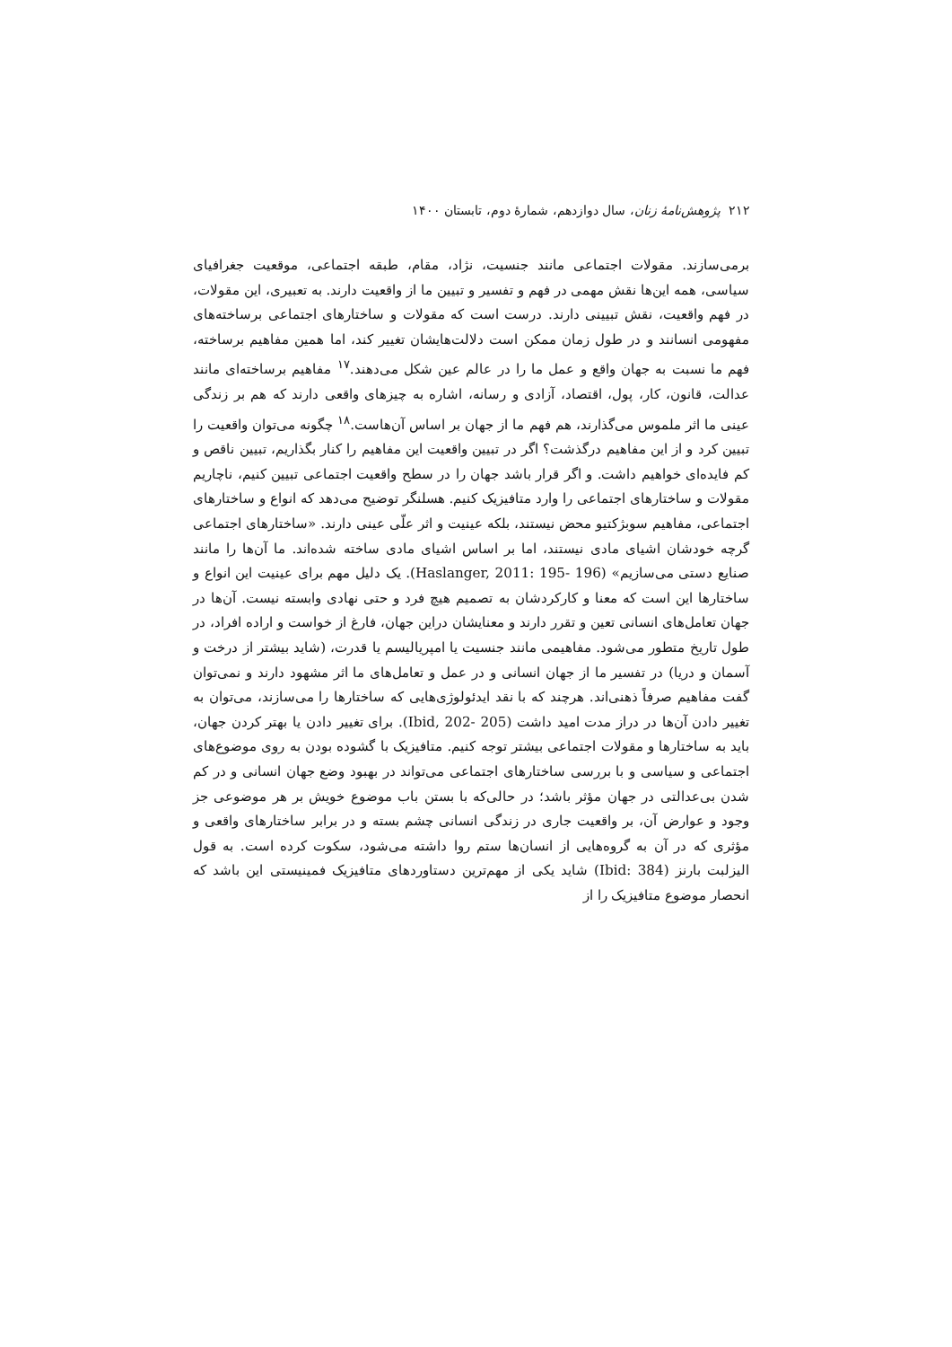۲۱۲ پژوهش‌نامهٔ زنان، سال دوازدهم، شمارهٔ دوم، تابستان ۱۴۰۰
برمی‌سازند. مقولات اجتماعی مانند جنسیت، نژاد، مقام، طبقه اجتماعی، موقعیت جغرافیای سیاسی، همه این‌ها نقش مهمی در فهم و تفسیر و تبیین ما از واقعیت دارند. به تعبیری، این مقولات، در فهم واقعیت، نقش تبیینی دارند. درست است که مقولات و ساختارهای اجتماعی برساخته‌های مفهومی انسانند و در طول زمان ممکن است دلالت‌هایشان تغییر کند، اما همین مفاهیم برساخته، فهم ما نسبت به جهان واقع و عمل ما را در عالم عین شکل می‌دهند.<sup>۱۷</sup> مفاهیم برساخته‌ای مانند عدالت، قانون، کار، پول، اقتصاد، آزادی و رسانه، اشاره به چیزهای واقعی دارند که هم بر زندگی عینی ما اثر ملموس می‌گذارند، هم فهم ما از جهان بر اساس آن‌هاست.<sup>۱۸</sup> چگونه می‌توان واقعیت را تبیین کرد و از این مفاهیم درگذشت؟ اگر در تبیین واقعیت این مفاهیم را کنار بگذاریم، تبیین ناقص و کم فایده‌ای خواهیم داشت. و اگر قرار باشد جهان را در سطح واقعیت اجتماعی تبیین کنیم، ناچاریم مقولات و ساختارهای اجتماعی را وارد متافیزیک کنیم. هسلنگر توضیح می‌دهد که انواع و ساختارهای اجتماعی، مفاهیم سوبژکتیو محض نیستند، بلکه عینیت و اثر علّی عینی دارند. «ساختارهای اجتماعی گرچه خودشان اشیای مادی نیستند، اما بر اساس اشیای مادی ساخته شده‌اند. ما آن‌ها را مانند صنایع دستی می‌سازیم» (Haslanger, 2011: 195- 196). یک دلیل مهم برای عینیت این انواع و ساختارها این است که معنا و کارکردشان به تصمیم هیچ فرد و حتی نهادی وابسته نیست. آن‌ها در جهان تعامل‌های انسانی تعین و تقرر دارند و معنایشان دراین جهان، فارغ از خواست و اراده افراد، در طول تاریخ متطور می‌شود. مفاهیمی مانند جنسیت یا امپریالیسم یا قدرت، (شاید بیشتر از درخت و آسمان و دریا) در تفسیر ما از جهان انسانی و در عمل و تعامل‌های ما اثر مشهود دارند و نمی‌توان گفت مفاهیم صرفاً ذهنی‌اند. هرچند که با نقد ایدئولوژی‌هایی که ساختارها را می‌سازند، می‌توان به تغییر دادن آن‌ها در دراز مدت امید داشت (Ibid, 202- 205). برای تغییر دادن یا بهتر کردن جهان، باید به ساختارها و مقولات اجتماعی بیشتر توجه کنیم. متافیزیک با گشوده بودن به روی موضوع‌های اجتماعی و سیاسی و با بررسی ساختارهای اجتماعی می‌تواند در بهبود وضع جهان انسانی و در کم شدن بی‌عدالتی در جهان مؤثر باشد؛ در حالی‌که با بستن باب موضوع خویش بر هر موضوعی جز وجود و عوارض آن، بر واقعیت جاری در زندگی انسانی چشم بسته و در برابر ساختارهای واقعی و مؤثری که در آن به گروه‌هایی از انسان‌ها ستم روا داشته می‌شود، سکوت کرده است. به قول الیزلبت بارنز (Ibid: 384) شاید یکی از مهم‌ترین دستاوردهای متافیزیک فمینیستی این باشد که انحصار موضوع متافیزیک را از